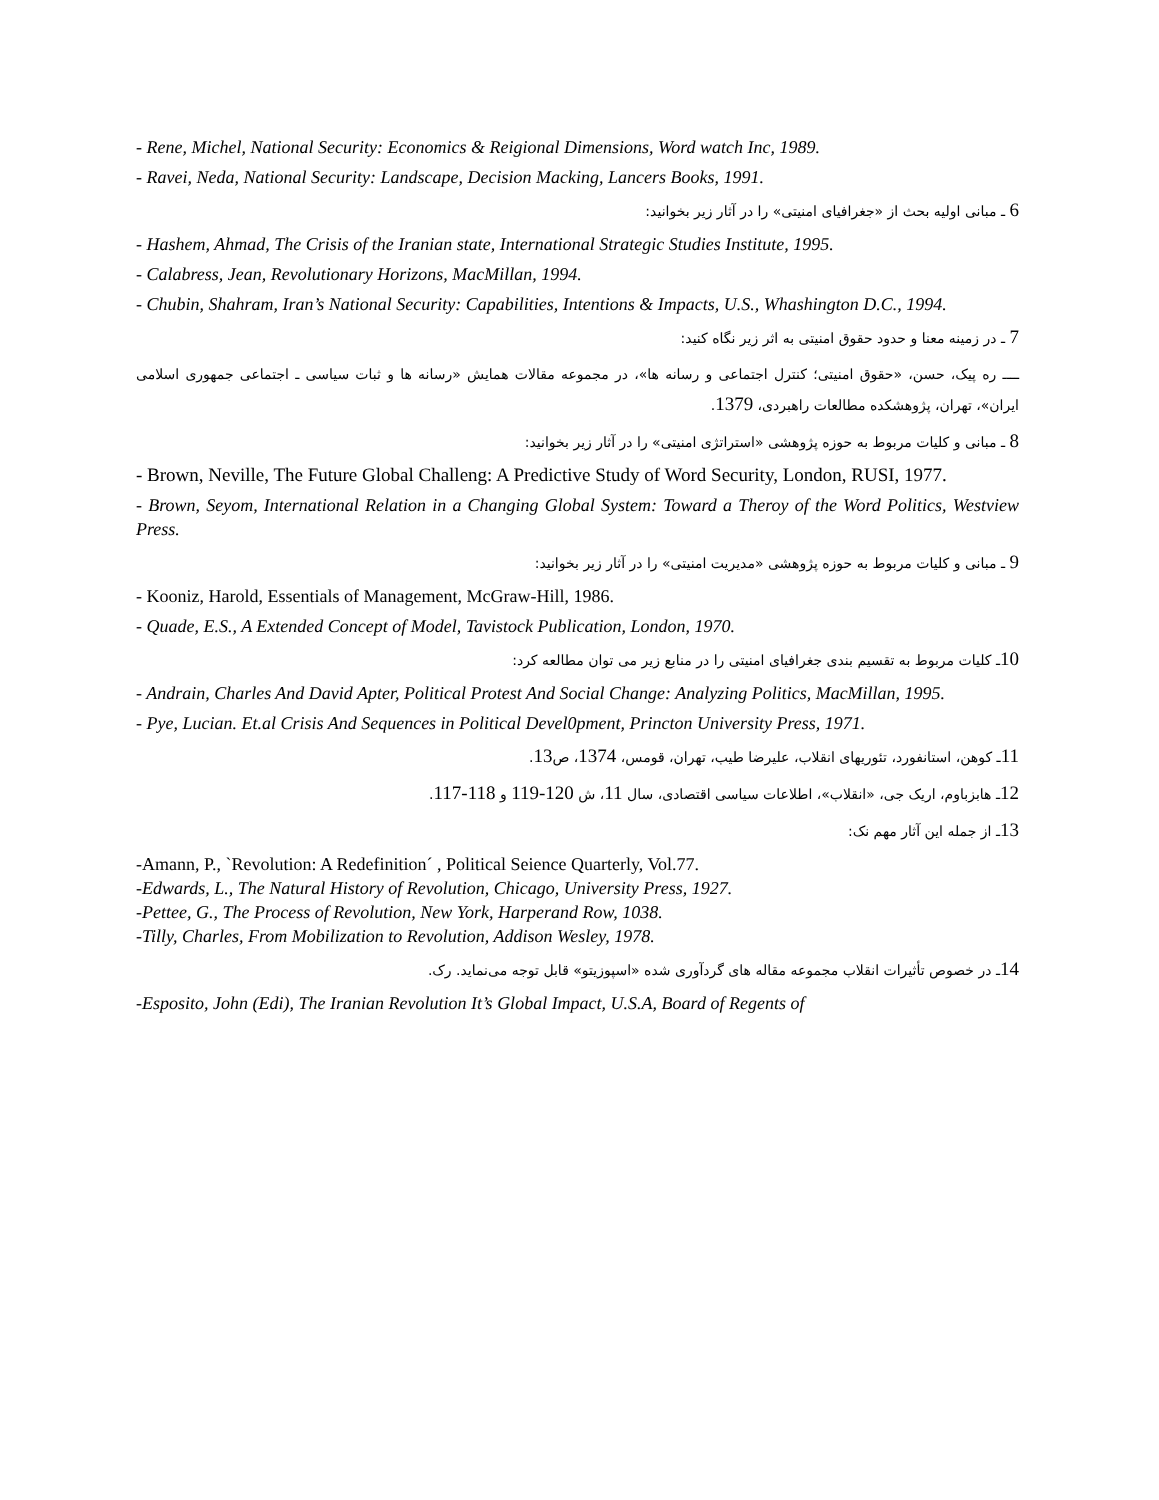- Rene, Michel, National Security: Economics & Reigional Dimensions, Word watch Inc, 1989.
- Ravei, Neda, National Security: Landscape, Decision Macking, Lancers Books, 1991.
6 ـ مبانی اولیه بحث از «جغرافیای امنیتی» را در آثار زیر بخوانید:
- Hashem, Ahmad, The Crisis of the Iranian state, International Strategic Studies Institute, 1995.
- Calabress, Jean, Revolutionary Horizons, MacMillan, 1994.
- Chubin, Shahram, Iran’s National Security: Capabilities, Intentions & Impacts, U.S., Whashington D.C., 1994.
7 ـ در زمینه معنا و حدود حقوق امنیتی به اثر زیر نگاه کنید:
ــــ ره پیک، حسن، «حقوق امنیتی؛ کنترل اجتماعی و رسانه ها»، در مجموعه مقالات همایش «رسانه ها و ثبات سیاسی ـ اجتماعی جمهوری اسلامی ایران»، تهران، پژوهشکده مطالعات راهبردی، 1379.
8 ـ مبانی و کلیات مربوط به حوزه پژوهشی «استراتژی امنیتی» را در آثار زیر بخوانید:
- Brown, Neville, The Future Global Challeng: A Predictive Study of Word Security, London, RUSI, 1977.
- Brown, Seyom, International Relation in a Changing Global System: Toward a Theroy of the Word Politics, Westview Press.
9 ـ مبانی و کلیات مربوط به حوزه پژوهشی «مدیریت امنیتی» را در آثار زیر بخوانید:
- Kooniz, Harold, Essentials of Management, McGraw-Hill, 1986.
- Quade, E.S., A Extended Concept of Model, Tavistock Publication, London, 1970.
10ـ کلیات مربوط به تقسیم بندی جغرافیای امنیتی را در منابع زیر می توان مطالعه کرد:
- Andrain, Charles And David Apter, Political Protest And Social Change: Analyzing Politics, MacMillan, 1995.
- Pye, Lucian. Et.al Crisis And Sequences in Political Devel0pment, Princton University Press, 1971.
11ـ کوهن، استانفورد، تئوریهای انقلاب، علیرضا طیب، تهران، قومس، 1374، ص13.
12ـ هابزباوم، اریک جی، «انقلاب»، اطلاعات سیاسی اقتصادی، سال 11، ش 120-119 و 118-117.
13ـ از جمله این آثار مهم نک:
-Amann, P., `Revolution: A Redefinition´ , Political Seience Quarterly, Vol.77.
-Edwards, L., The Natural History of Revolution, Chicago, University Press, 1927.
-Pettee, G., The Process of Revolution, New York, Harperand Row, 1038.
-Tilly, Charles, From Mobilization to Revolution, Addison Wesley, 1978.
14ـ در خصوص تأثیرات انقلاب مجموعه مقاله های گردآوری شده «اسپوزیتو» قابل توجه می‌نماید. رک.
-Esposito, John (Edi), The Iranian Revolution It’s Global Impact, U.S.A, Board of Regents of